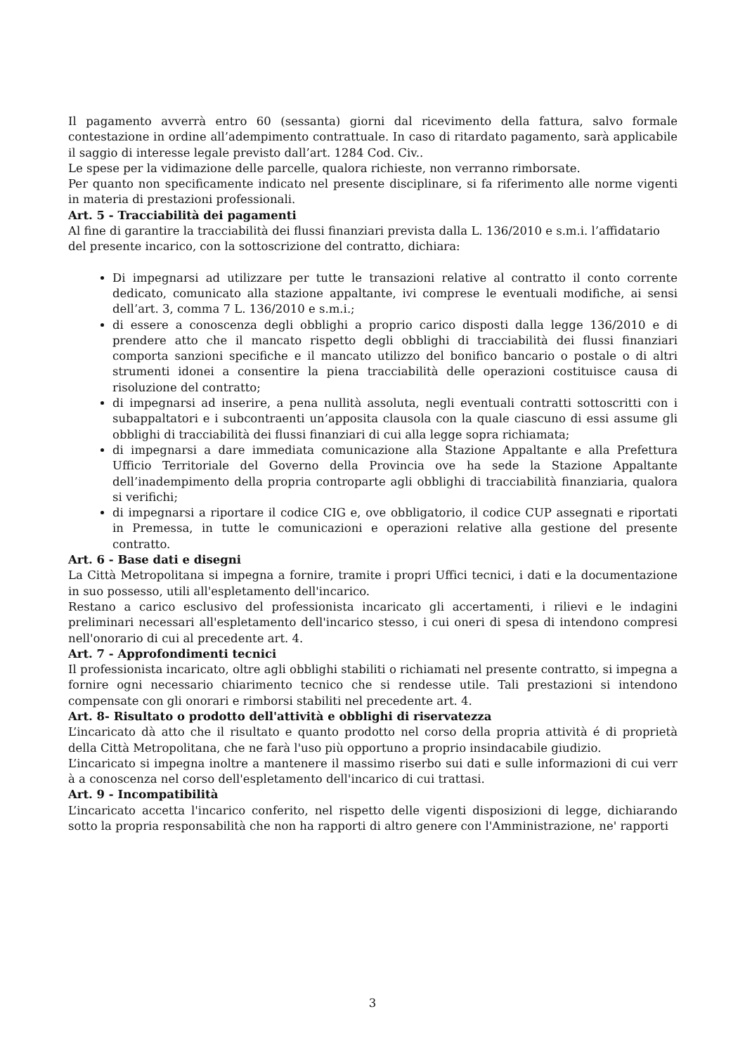Il pagamento avverrà entro 60 (sessanta) giorni dal ricevimento della fattura, salvo formale contestazione in ordine all’adempimento contrattuale. In caso di ritardato pagamento, sarà applicabile il saggio di interesse legale previsto dall’art. 1284 Cod. Civ..
Le spese per la vidimazione delle parcelle, qualora richieste, non verranno rimborsate.
Per quanto non specificamente indicato nel presente disciplinare, si fa riferimento alle norme vigenti in materia di prestazioni professionali.
Art. 5 - Tracciabilità dei pagamenti
Al fine di garantire la tracciabilità dei flussi finanziari prevista dalla L. 136/2010 e s.m.i. l’affidatario del presente incarico, con la sottoscrizione del contratto, dichiara:
Di impegnarsi ad utilizzare per tutte le transazioni relative al contratto il conto corrente dedicato, comunicato alla stazione appaltante, ivi comprese le eventuali modifiche, ai sensi dell’art. 3, comma 7 L. 136/2010 e s.m.i.;
di essere a conoscenza degli obblighi a proprio carico disposti dalla legge 136/2010 e di prendere atto che il mancato rispetto degli obblighi di tracciabilità dei flussi finanziari comporta sanzioni specifiche e il mancato utilizzo del bonifico bancario o postale o di altri strumenti idonei a consentire la piena tracciabilità delle operazioni costituisce causa di risoluzione del contratto;
di impegnarsi ad inserire, a pena nullità assoluta, negli eventuali contratti sottoscritti con i subappaltatori e i subcontraenti un’apposita clausola con la quale ciascuno di essi assume gli obblighi di tracciabilità dei flussi finanziari di cui alla legge sopra richiamata;
di impegnarsi a dare immediata comunicazione alla Stazione Appaltante e alla Prefettura Ufficio Territoriale del Governo della Provincia ove ha sede la Stazione Appaltante dell’inadempimento della propria controparte agli obblighi di tracciabilità finanziaria, qualora si verifichi;
di impegnarsi a riportare il codice CIG e, ove obbligatorio, il codice CUP assegnati e riportati in Premessa, in tutte le comunicazioni e operazioni relative alla gestione del presente contratto.
Art. 6 - Base dati e disegni
La Città Metropolitana si impegna a fornire, tramite i propri Uffici tecnici, i dati e la documentazione in suo possesso, utili all'espletamento dell'incarico.
Restano a carico esclusivo del professionista incaricato gli accertamenti, i rilievi e le indagini preliminari necessari all'espletamento dell'incarico stesso, i cui oneri di spesa di intendono compresi nell'onorario di cui al precedente art. 4.
Art. 7 - Approfondimenti tecnici
Il professionista incaricato, oltre agli obblighi stabiliti o richiamati nel presente contratto, si impegna a fornire ogni necessario chiarimento tecnico che si rendesse utile. Tali prestazioni si intendono compensate con gli onorari e rimborsi stabiliti nel precedente art. 4.
Art. 8- Risultato o prodotto dell'attività e obblighi di riservatezza
L’incaricato dà atto che il risultato e quanto prodotto nel corso della propria attività é di proprietà della Città Metropolitana, che ne farà l'uso più opportuno a proprio insindacabile giudizio.
L’incaricato si impegna inoltre a mantenere il massimo riserbo sui dati e sulle informazioni di cui verr à a conoscenza nel corso dell'espletamento dell'incarico di cui trattasi.
Art. 9 - Incompatibilità
L’incaricato accetta l'incarico conferito, nel rispetto delle vigenti disposizioni di legge, dichiarando sotto la propria responsabilità che non ha rapporti di altro genere con l'Amministrazione, ne' rapporti
3